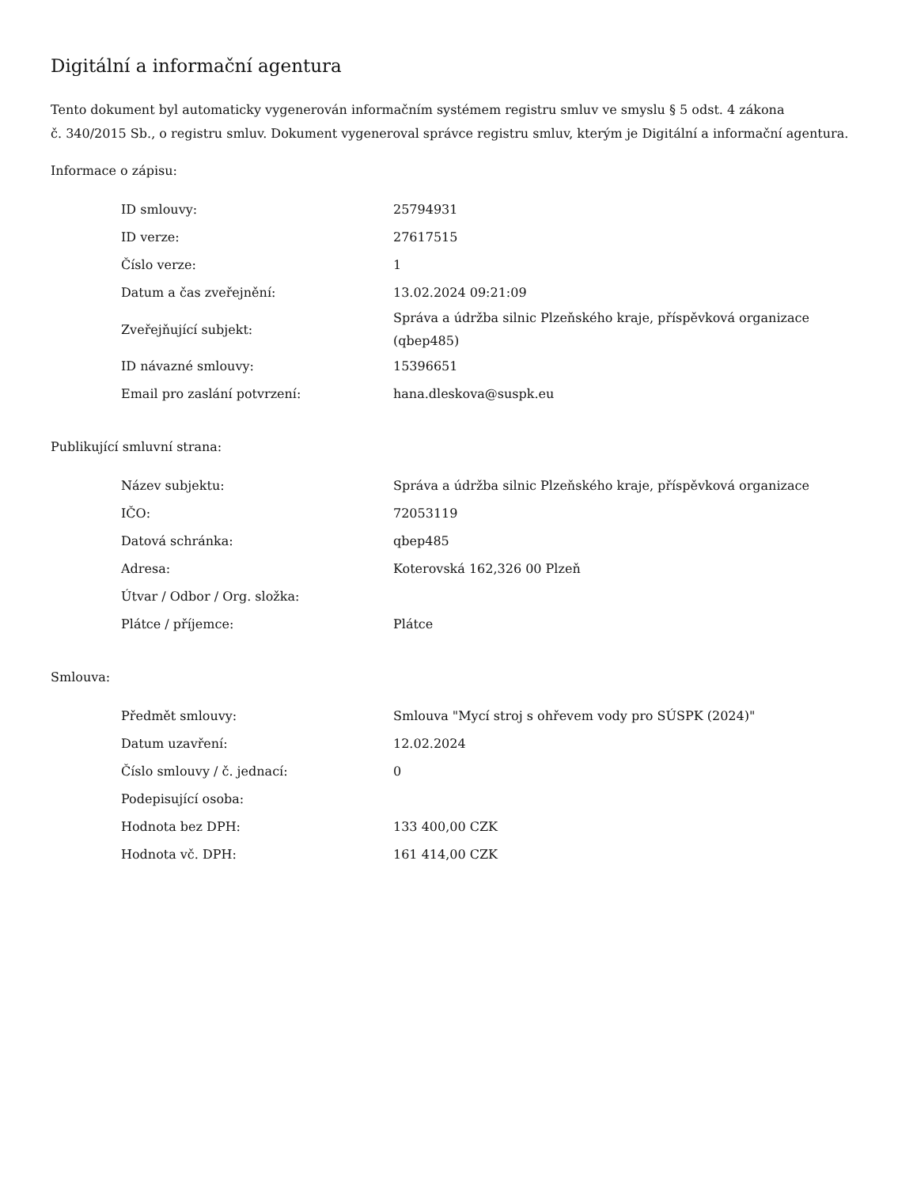Digitální a informační agentura
Tento dokument byl automaticky vygenerován informačním systémem registru smluv ve smyslu § 5 odst. 4 zákona
č. 340/2015 Sb., o registru smluv. Dokument vygeneroval správce registru smluv, kterým je Digitální a informační agentura.
Informace o zápisu:
| ID smlouvy: | 25794931 |
| ID verze: | 27617515 |
| Číslo verze: | 1 |
| Datum a čas zveřejnění: | 13.02.2024 09:21:09 |
| Zveřejňující subjekt: | Správa a údržba silnic Plzeňského kraje, příspěvková organizace (qbep485) |
| ID návazné smlouvy: | 15396651 |
| Email pro zaslání potvrzení: | hana.dleskova@suspk.eu |
Publikující smluvní strana:
| Název subjektu: | Správa a údržba silnic Plzeňského kraje, příspěvková organizace |
| IČO: | 72053119 |
| Datová schránka: | qbep485 |
| Adresa: | Koterovská 162,326 00 Plzeň |
| Útvar / Odbor / Org. složka: | |
| Plátce / příjemce: | Plátce |
Smlouva:
| Předmět smlouvy: | Smlouva "Mycí stroj s ohřevem vody pro SÚSPK (2024)" |
| Datum uzavření: | 12.02.2024 |
| Číslo smlouvy / č. jednací: | 0 |
| Podepisující osoba: | |
| Hodnota bez DPH: | 133 400,00 CZK |
| Hodnota vč. DPH: | 161 414,00 CZK |